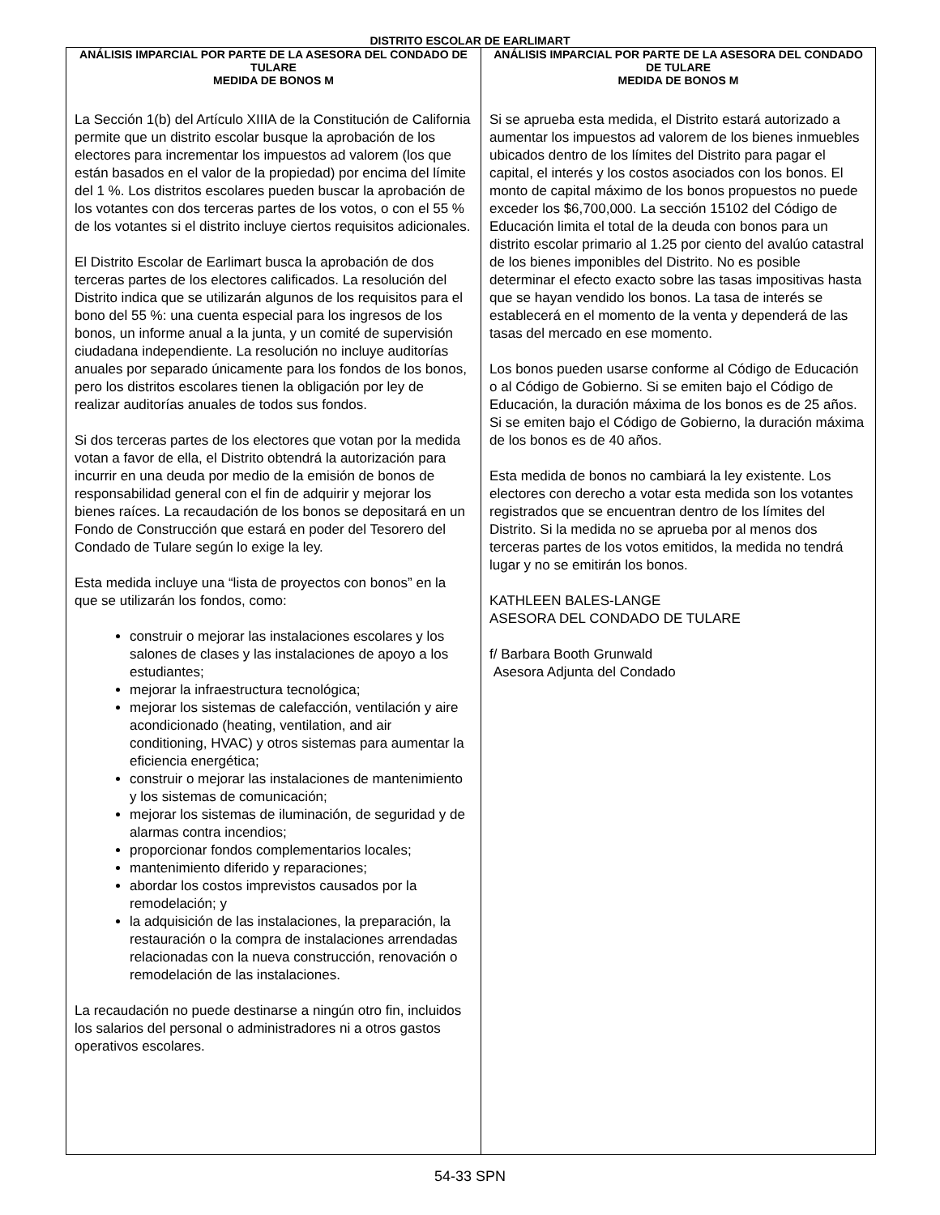DISTRITO ESCOLAR DE EARLIMART
ANÁLISIS IMPARCIAL POR PARTE DE LA ASESORA DEL CONDADO DE TULARE
MEDIDA DE BONOS M
La Sección 1(b) del Artículo XIIIA de la Constitución de California permite que un distrito escolar busque la aprobación de los electores para incrementar los impuestos ad valorem (los que están basados en el valor de la propiedad) por encima del límite del 1 %. Los distritos escolares pueden buscar la aprobación de los votantes con dos terceras partes de los votos, o con el 55 % de los votantes si el distrito incluye ciertos requisitos adicionales.
El Distrito Escolar de Earlimart busca la aprobación de dos terceras partes de los electores calificados. La resolución del Distrito indica que se utilizarán algunos de los requisitos para el bono del 55 %: una cuenta especial para los ingresos de los bonos, un informe anual a la junta, y un comité de supervisión ciudadana independiente. La resolución no incluye auditorías anuales por separado únicamente para los fondos de los bonos, pero los distritos escolares tienen la obligación por ley de realizar auditorías anuales de todos sus fondos.
Si dos terceras partes de los electores que votan por la medida votan a favor de ella, el Distrito obtendrá la autorización para incurrir en una deuda por medio de la emisión de bonos de responsabilidad general con el fin de adquirir y mejorar los bienes raíces. La recaudación de los bonos se depositará en un Fondo de Construcción que estará en poder del Tesorero del Condado de Tulare según lo exige la ley.
Esta medida incluye una “lista de proyectos con bonos” en la que se utilizarán los fondos, como:
construir o mejorar las instalaciones escolares y los salones de clases y las instalaciones de apoyo a los estudiantes;
mejorar la infraestructura tecnológica;
mejorar los sistemas de calefacción, ventilación y aire acondicionado (heating, ventilation, and air conditioning, HVAC) y otros sistemas para aumentar la eficiencia energética;
construir o mejorar las instalaciones de mantenimiento y los sistemas de comunicación;
mejorar los sistemas de iluminación, de seguridad y de alarmas contra incendios;
proporcionar fondos complementarios locales;
mantenimiento diferido y reparaciones;
abordar los costos imprevistos causados por la remodelación; y
la adquisición de las instalaciones, la preparación, la restauración o la compra de instalaciones arrendadas relacionadas con la nueva construcción, renovación o remodelación de las instalaciones.
La recaudación no puede destinarse a ningún otro fin, incluidos los salarios del personal o administradores ni a otros gastos operativos escolares.
ANÁLISIS IMPARCIAL POR PARTE DE LA ASESORA DEL CONDADO DE TULARE
MEDIDA DE BONOS M
Si se aprueba esta medida, el Distrito estará autorizado a aumentar los impuestos ad valorem de los bienes inmuebles ubicados dentro de los límites del Distrito para pagar el capital, el interés y los costos asociados con los bonos. El monto de capital máximo de los bonos propuestos no puede exceder los $6,700,000. La sección 15102 del Código de Educación limita el total de la deuda con bonos para un distrito escolar primario al 1.25 por ciento del avalúo catastral de los bienes imponibles del Distrito. No es posible determinar el efecto exacto sobre las tasas impositivas hasta que se hayan vendido los bonos. La tasa de interés se establecerá en el momento de la venta y dependerá de las tasas del mercado en ese momento.
Los bonos pueden usarse conforme al Código de Educación o al Código de Gobierno. Si se emiten bajo el Código de Educación, la duración máxima de los bonos es de 25 años. Si se emiten bajo el Código de Gobierno, la duración máxima de los bonos es de 40 años.
Esta medida de bonos no cambiará la ley existente. Los electores con derecho a votar esta medida son los votantes registrados que se encuentran dentro de los límites del Distrito. Si la medida no se aprueba por al menos dos terceras partes de los votos emitidos, la medida no tendrá lugar y no se emitirán los bonos.
KATHLEEN BALES-LANGE
ASESORA DEL CONDADO DE TULARE
f/ Barbara Booth Grunwald
Asesora Adjunta del Condado
54-33 SPN